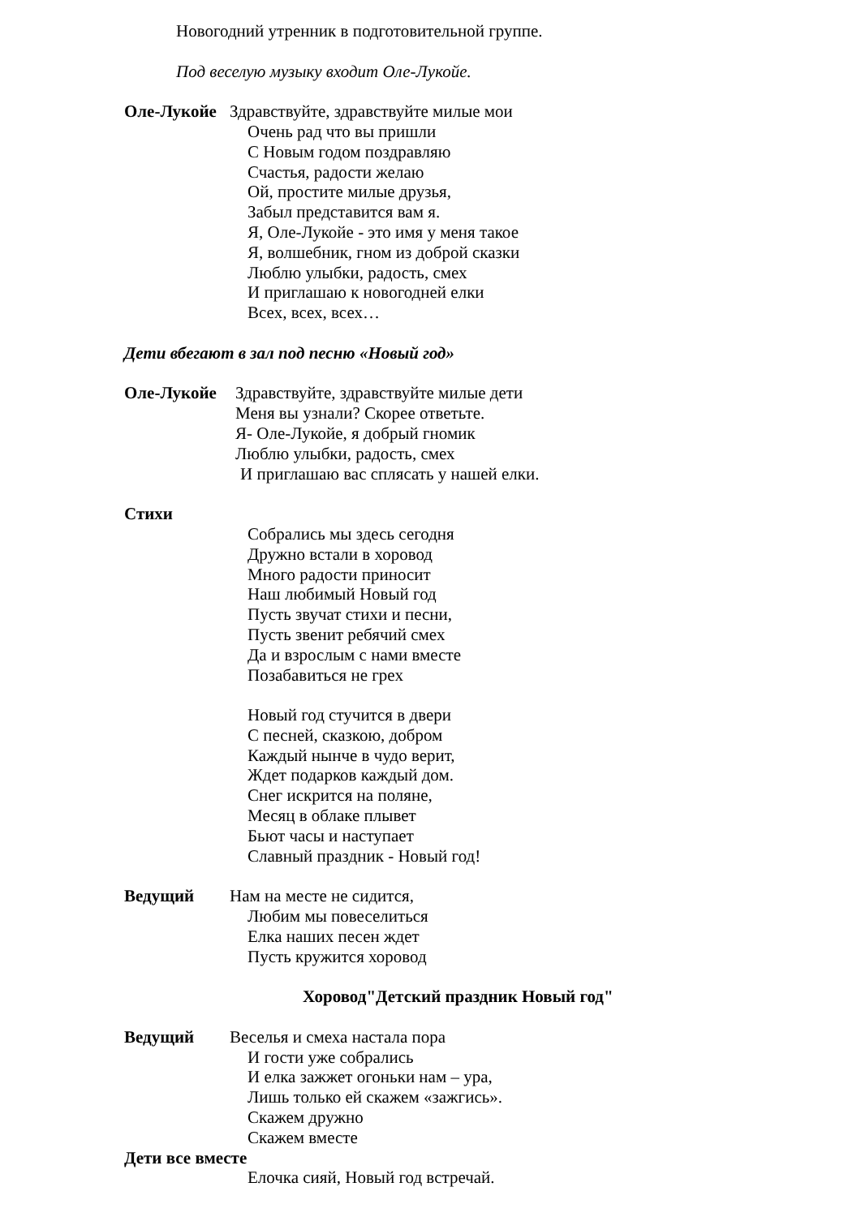Новогодний утренник в подготовительной группе.
Под веселую музыку входит Оле-Лукойе.
Оле-Лукойе Здравствуйте, здравствуйте милые мои
Очень рад что вы пришли
С Новым годом поздравляю
Счастья, радости желаю
Ой, простите милые друзья,
Забыл представится вам я.
Я, Оле-Лукойе - это имя у меня такое
Я, волшебник, гном из доброй сказки
Люблю улыбки, радость, смех
И приглашаю к новогодней елки
Всех, всех, всех…
Дети вбегают в зал под песню «Новый год»
Оле-Лукойе Здравствуйте, здравствуйте милые дети
Меня вы узнали? Скорее ответьте.
Я- Оле-Лукойе, я добрый гномик
Люблю улыбки, радость, смех
И приглашаю вас сплясать у нашей елки.
Стихи
Собрались мы здесь сегодня
Дружно встали в хоровод
Много радости приносит
Наш любимый Новый год
Пусть звучат стихи и песни,
Пусть звенит ребячий смех
Да и взрослым с нами вместе
Позабавиться не грех
Новый год стучится в двери
С песней, сказкою, добром
Каждый нынче в чудо верит,
Ждет подарков каждый дом.
Снег искрится на поляне,
Месяц в облаке плывет
Бьют часы и наступает
Славный праздник - Новый год!
Ведущий Нам на месте не сидится,
Любим мы повеселиться
Елка наших песен ждет
Пусть кружится хоровод
Хоровод"Детский праздник Новый год"
Ведущий Веселья и смеха настала пора
И гости уже собрались
И елка зажжет огоньки нам – ура,
Лишь только ей скажем «зажгись».
Скажем дружно
Скажем вместе
Дети все вместе
Елочка сияй, Новый год встречай.